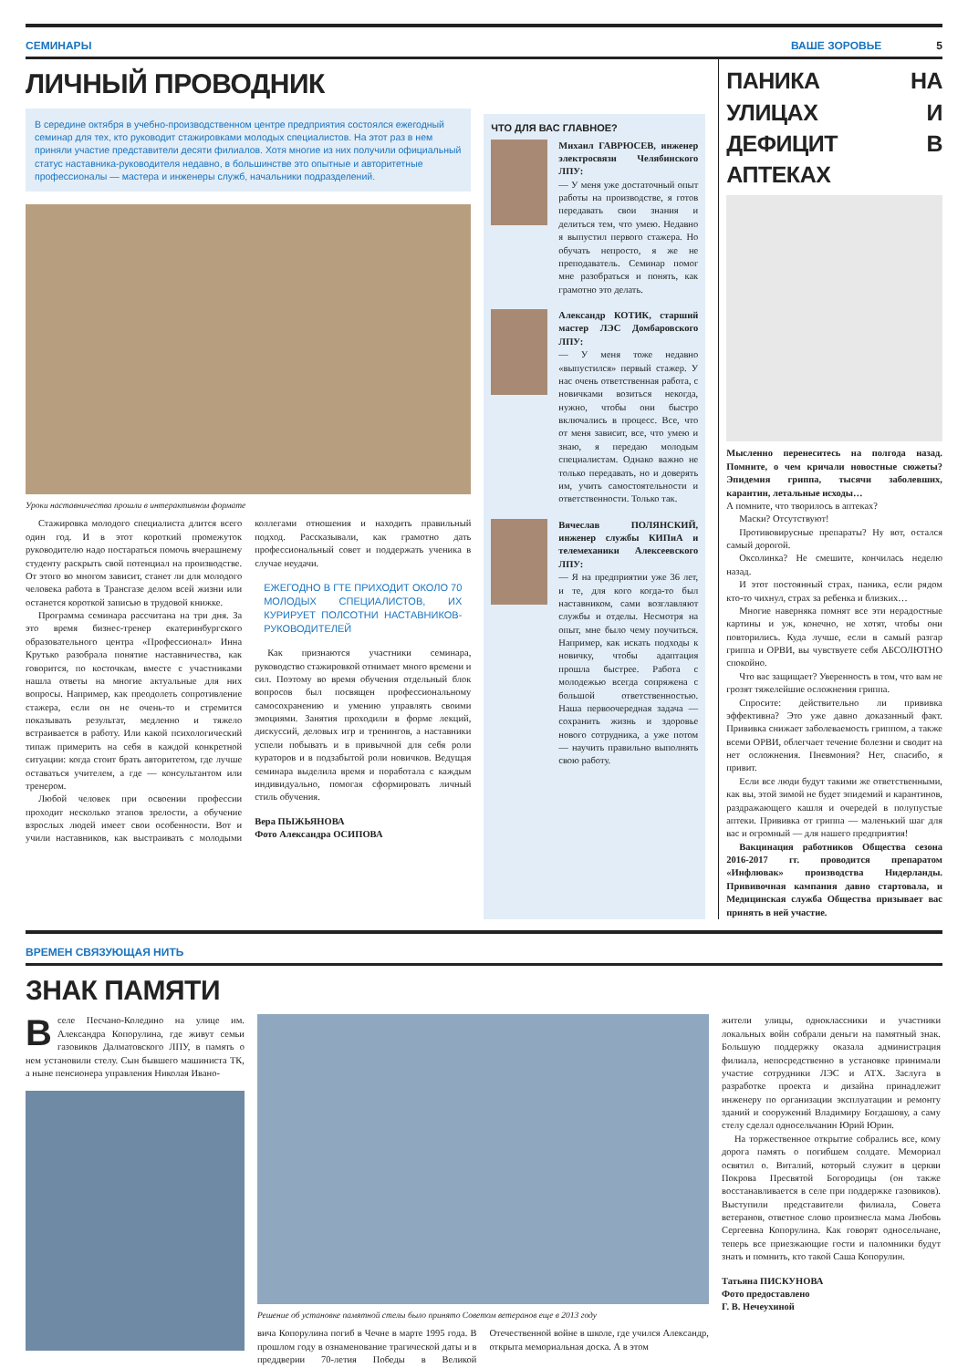СЕМИНАРЫ ВАШЕ ЗОРОВЬЕ 5
ЛИЧНЫЙ ПРОВОДНИК
В середине октября в учебно-производственном центре предприятия состоялся ежегодный семинар для тех, кто руководит стажировками молодых специалистов. На этот раз в нем приняли участие представители десяти филиалов. Хотя многие из них получили официальный статус наставника-руководителя недавно, в большинстве это опытные и авторитетные профессионалы — мастера и инженеры служб, начальники подразделений.
Уроки наставничества прошли в интерактивном формате
Стажировка молодого специалиста длится всего один год. И в этот короткий промежуток руководителю надо постараться помочь вчерашнему студенту раскрыть свой потенциал на производстве. От этого во многом зависит, станет ли для молодого человека работа в Трансгазе делом всей жизни или останется короткой записью в трудовой книжке.
Программа семинара рассчитана на три дня. За это время бизнес-тренер екатеринбургского образовательного центра «Профессионал» Инна Крутько разобрала понятие наставничества, как говорится, по косточкам, вместе с участниками нашла ответы на многие актуальные для них вопросы. Например, как преодолеть сопротивление стажера, если он не очень-то и стремится показывать результат, медленно и тяжело встраивается в работу. Или какой психологический типаж примерить на себя в каждой конкретной ситуации: когда стоит брать авторитетом, где лучше оставаться учителем, а где — консультантом или тренером.
Любой человек при освоении профессии проходит несколько этапов зрелости, а обучение взрослых людей имеет свои особенности. Вот и учили наставников, как выстраивать с молодыми коллегами отношения и находить правильный подход. Рассказывали, как грамотно дать профессиональный совет и поддержать ученика в случае неудачи.
ЕЖЕГОДНО В ГТЕ ПРИХОДИТ ОКОЛО 70 МОЛОДЫХ СПЕЦИАЛИСТОВ, ИХ КУРИРУЕТ ПОЛСОТНИ НАСТАВНИКОВ-РУКОВОДИТЕЛЕЙ
Как признаются участники семинара, руководство стажировкой отнимает много времени и сил. Поэтому во время обучения отдельный блок вопросов был посвящен профессиональному самосохранению и умению управлять своими эмоциями. Занятия проходили в форме лекций, дискуссий, деловых игр и тренингов, а наставники успели побывать и в привычной для себя роли кураторов и в подзабытой роли новичков. Ведущая семинара выделила время и поработала с каждым индивидуально, помогая сформировать личный стиль обучения.
Вера ПЫЖЬЯНОВА
Фото Александра ОСИПОВА
ЧТО ДЛЯ ВАС ГЛАВНОЕ?
Михаил ГАВРЮСЕВ, инженер электросвязи Челябинского ЛПУ:
— У меня уже достаточный опыт работы на производстве, я готов передавать свои знания и делиться тем, что умею. Недавно я выпустил первого стажера. Но обучать непросто, я же не преподаватель. Семинар помог мне разобраться и понять, как грамотно это делать.
Александр КОТИК, старший мастер ЛЭС Домбаровского ЛПУ:
— У меня тоже недавно «выпустился» первый стажер. У нас очень ответственная работа, с новичками возиться некогда, нужно, чтобы они быстро включались в процесс. Все, что от меня зависит, все, что умею и знаю, я передаю молодым специалистам. Однако важно не только передавать, но и доверять им, учить самостоятельности и ответственности. Только так.
Вячеслав ПОЛЯНСКИЙ, инженер службы КИПиА и телемеханики Алексеевского ЛПУ:
— Я на предприятии уже 36 лет, и те, для кого когда-то был наставником, сами возглавляют службы и отделы. Несмотря на опыт, мне было чему поучиться. Например, как искать подходы к новичку, чтобы адаптация прошла быстрее. Работа с молодежью всегда сопряжена с большой ответственностью. Наша первоочередная задача — сохранить жизнь и здоровье нового сотрудника, а уже потом — научить правильно выполнять свою работу.
ПАНИКА НА УЛИЦАХ И ДЕФИЦИТ В АПТЕКАХ
Мысленно перенеситесь на полгода назад. Помните, о чем кричали новостные сюжеты? Эпидемия гриппа, тысячи заболевших, карантин, летальные исходы…
А помните, что творилось в аптеках?
Маски? Отсутствуют!
Противовирусные препараты? Ну вот, остался самый дорогой.
Оксолинка? Не смешите, кончилась неделю назад.
И этот постоянный страх, паника, если рядом кто-то чихнул, страх за ребенка и близких…
Многие наверняка помнят все эти нерадостные картины и уж, конечно, не хотят, чтобы они повторились. Куда лучше, если в самый разгар гриппа и ОРВИ, вы чувствуете себя АБСОЛЮТНО спокойно.
Что вас защищает? Уверенность в том, что вам не грозят тяжелейшие осложнения гриппа.
Спросите: действительно ли прививка эффективна? Это уже давно доказанный факт. Прививка снижает заболеваемость гриппом, а также всеми ОРВИ, облегчает течение болезни и сводит на нет осложнения. Пневмония? Нет, спасибо, я привит.
Если все люди будут такими же ответственными, как вы, этой зимой не будет эпидемий и карантинов, раздражающего кашля и очередей в полупустые аптеки. Прививка от гриппа — маленький шаг для вас и огромный — для нашего предприятия!
Вакцинация работников Общества сезона 2016-2017 гг. проводится препаратом «Инфлювак» производства Нидерланды. Прививочная кампания давно стартовала, и Медицинская служба Общества призывает вас принять в ней участие.
ВРЕМЕН СВЯЗУЮЩАЯ НИТЬ
ЗНАК ПАМЯТИ
В селе Песчано-Коледино на улице им. Александра Копорулина, где живут семьи газовиков Далматовского ЛПУ, в память о нем установили стелу. Сын бывшего машиниста ТК, а ныне пенсионера управления Николая Ивано-
Решение об установке памятной стелы было принято Советом ветеранов еще в 2013 году
вича Копорулина погиб в Чечне в марте 1995 года. В прошлом году в ознаменование трагической даты и в преддверии 70-летия Победы в Великой Отечественной войне в школе, где учился Александр, открыта мемориальная доска. А в этом
жители улицы, одноклассники и участники локальных войн собрали деньги на памятный знак. Большую поддержку оказала администрация филиала, непосредственно в установке принимали участие сотрудники ЛЭС и АТХ. Заслуга в разработке проекта и дизайна принадлежит инженеру по организации эксплуатации и ремонту зданий и сооружений Владимиру Богдашову, а саму стелу сделал односельчанин Юрий Юрин.
На торжественное открытие собрались все, кому дорога память о погибшем солдате. Мемориал освятил о. Виталий, который служит в церкви Покрова Пресвятой Богородицы (он также восстанавливается в селе при поддержке газовиков). Выступили представители филиала, Совета ветеранов, ответное слово произнесла мама Любовь Сергеевна Копорулина. Как говорят односельчане, теперь все приезжающие гости и паломники будут знать и помнить, кто такой Саша Копорулин.
Татьяна ПИСКУНОВА
Фото предоставлено
Г. В. Нечеухиной